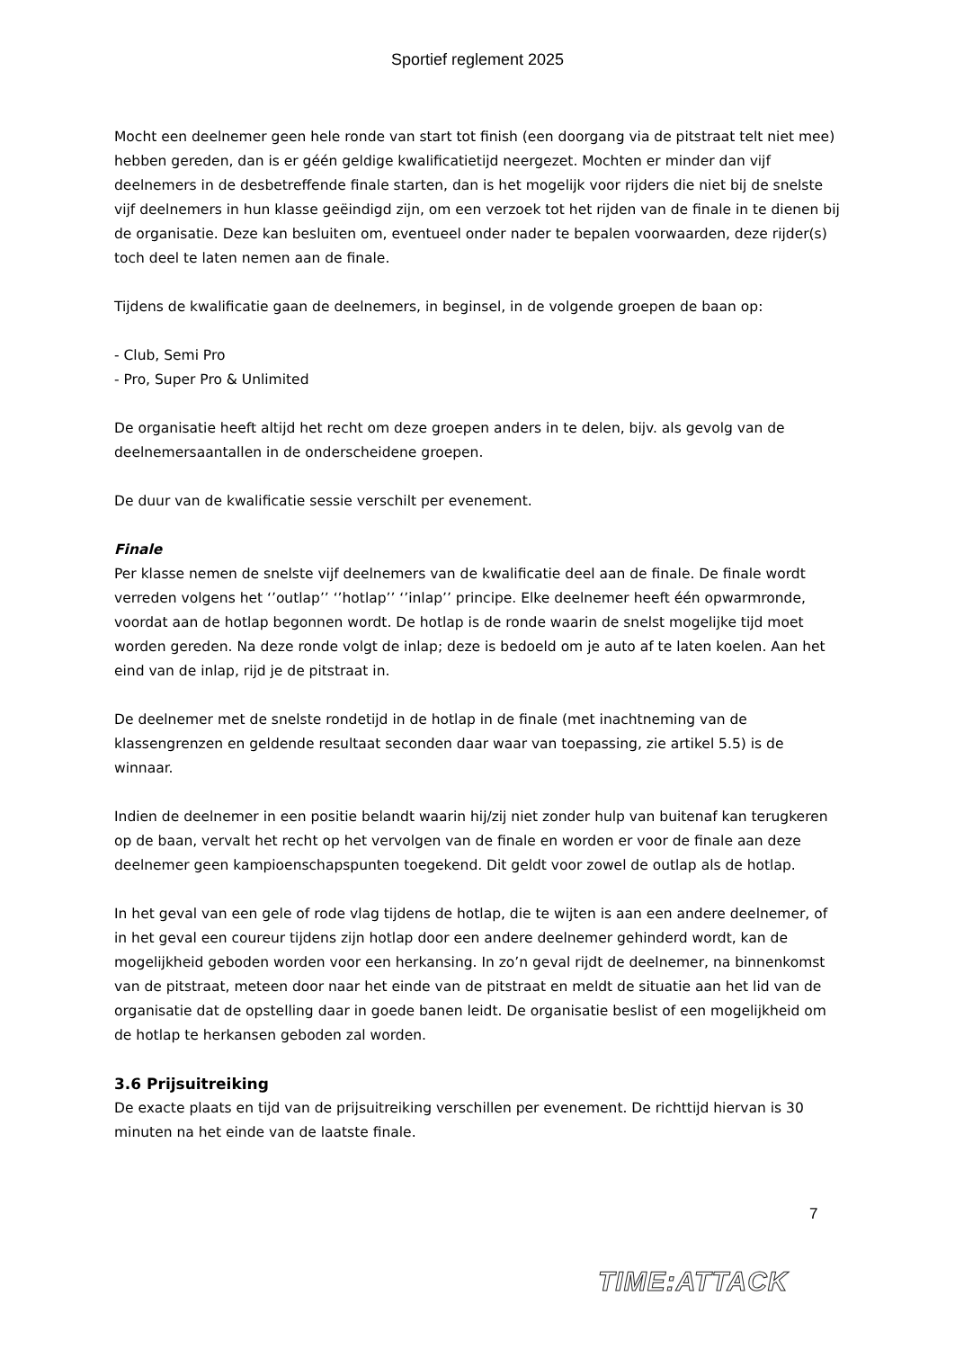Sportief reglement 2025
Mocht een deelnemer geen hele ronde van start tot finish (een doorgang via de pitstraat telt niet mee) hebben gereden, dan is er géén geldige kwalificatietijd neergezet. Mochten er minder dan vijf deelnemers in de desbetreffende finale starten, dan is het mogelijk voor rijders die niet bij de snelste vijf deelnemers in hun klasse geëindigd zijn, om een verzoek tot het rijden van de finale in te dienen bij de organisatie. Deze kan besluiten om, eventueel onder nader te bepalen voorwaarden, deze rijder(s) toch deel te laten nemen aan de finale.
Tijdens de kwalificatie gaan de deelnemers, in beginsel, in de volgende groepen de baan op:
- Club, Semi Pro
- Pro, Super Pro & Unlimited
De organisatie heeft altijd het recht om deze groepen anders in te delen, bijv. als gevolg van de deelnemersaantallen in de onderscheidene groepen.
De duur van de kwalificatie sessie verschilt per evenement.
Finale
Per klasse nemen de snelste vijf deelnemers van de kwalificatie deel aan de finale. De finale wordt verreden volgens het ‘’outlap’’ ‘’hotlap’’ ‘’inlap’’ principe. Elke deelnemer heeft één opwarmronde, voordat aan de hotlap begonnen wordt. De hotlap is de ronde waarin de snelst mogelijke tijd moet worden gereden. Na deze ronde volgt de inlap; deze is bedoeld om je auto af te laten koelen. Aan het eind van de inlap, rijd je de pitstraat in.
De deelnemer met de snelste rondetijd in de hotlap in de finale (met inachtneming van de klassengrenzen en geldende resultaat seconden daar waar van toepassing, zie artikel 5.5) is de winnaar.
Indien de deelnemer in een positie belandt waarin hij/zij niet zonder hulp van buitenaf kan terugkeren op de baan, vervalt het recht op het vervolgen van de finale en worden er voor de finale aan deze deelnemer geen kampioenschapspunten toegekend. Dit geldt voor zowel de outlap als de hotlap.
In het geval van een gele of rode vlag tijdens de hotlap, die te wijten is aan een andere deelnemer, of in het geval een coureur tijdens zijn hotlap door een andere deelnemer gehinderd wordt, kan de mogelijkheid geboden worden voor een herkansing. In zo’n geval rijdt de deelnemer, na binnenkomst van de pitstraat, meteen door naar het einde van de pitstraat en meldt de situatie aan het lid van de organisatie dat de opstelling daar in goede banen leidt. De organisatie beslist of een mogelijkheid om de hotlap te herkansen geboden zal worden.
3.6 Prijsuitreiking
De exacte plaats en tijd van de prijsuitreiking verschillen per evenement. De richttijd hiervan is 30 minuten na het einde van de laatste finale.
7
TIME:ATTACK